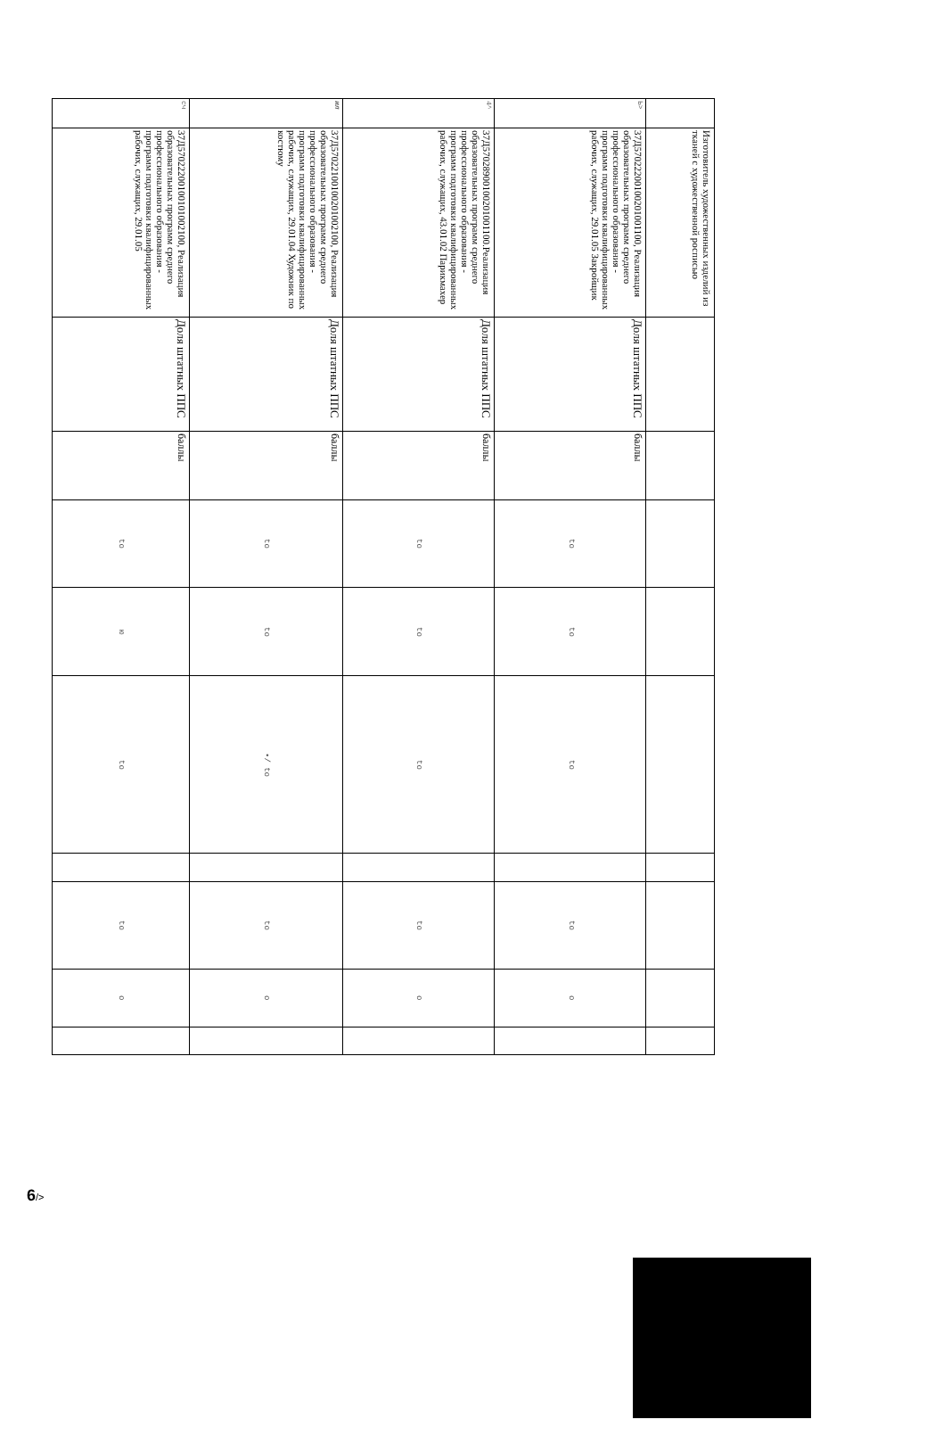| | Изготовитель художественных изделий из тканей с художественной росписью | | | | | | | | | |
| Ь> | 37Д57022200100201001100, Реализация образовательных программ среднего профессионального образования - программ подготовки квалифицированных рабочих, служащих, 29.01.05 Закройщик | Доля штатных ППС | баллы | to | to | to | | to | o | |
| 4^ | 37Д57028900100201001100.Реализация образовательных программ среднего профессионального образования - программ подготовки квалифицированных рабочих, служащих, 43.01.02 Парикмахер | Доля штатных ППС | баллы | to | to | to | | to | o | |
| ил | 37Д57022100100201002100, Реализация образовательных программ среднего профессионального образования - программ подготовки квалифицированных рабочих, служащих, 29.01.04 Художник по костюму | Доля штатных ППС | баллы | to | to | •/ to | | to | o | |
| сч | 37Д57022200100101002100, Реализация образовательных программ среднего профессионального образования - программ подготовки квалифицированных рабочих, служащих, 29.01.05 | Доля штатных ППС | баллы | to | ю | to | | to | o | |
6/>